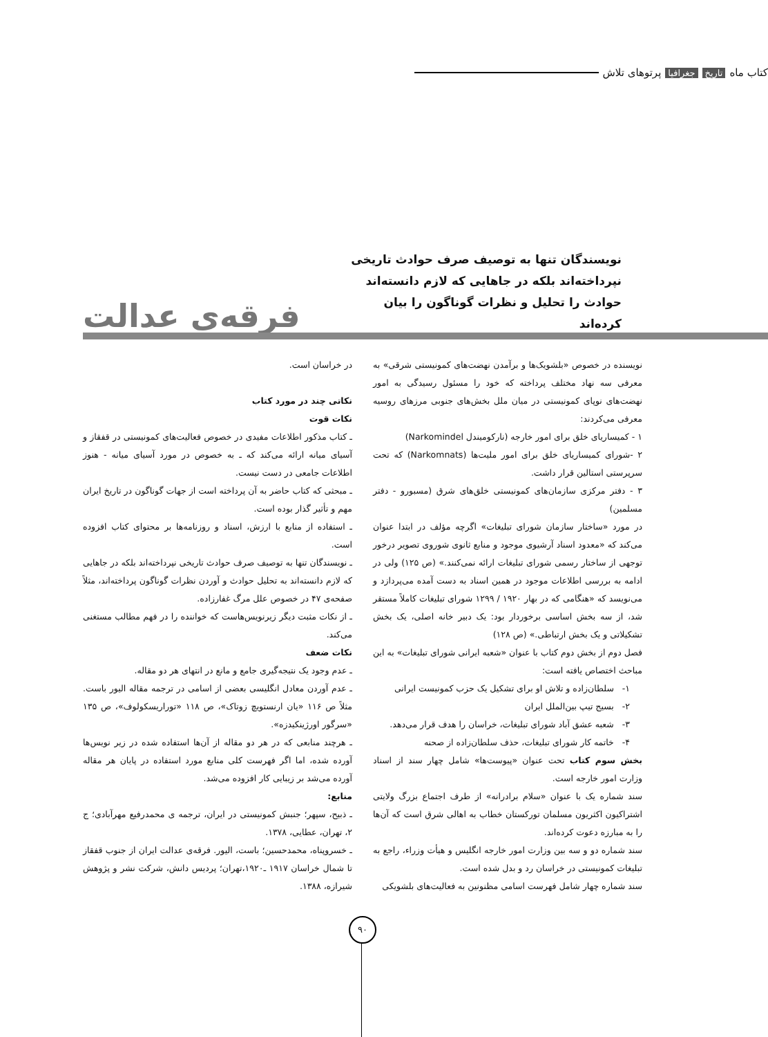کتاب ماه تاریخ جغرافیا پرتوهای تلاش
نویسندگان تنها به توصیف صرف حوادث تاریخی نپرداخته‌اند بلکه در جاهایی که لازم دانسته‌اند حوادث را تحلیل و نظرات گوناگون را بیان کرده‌اند
فرقه‌ی عدالت
نویسنده در خصوص «بلشویک‌ها و برآمدن نهضت‌های کمونیستی شرقی» به معرفی سه نهاد مختلف پرداخته که خود را مسئول رسیدگی به امور نهضت‌های نوپای کمونیستی در میان ملل بخش‌های جنوبی مرزهای روسیه معرفی می‌کردند:
۱ - کمیساریای خلق برای امور خارجه (نارکومیندل Narkomindel)
۲ -شورای کمیساریای خلق برای امور ملیت‌ها (Narkomnats) که تحت سرپرستی استالین قرار داشت.
۳ - دفتر مرکزی سازمان‌های کمونیستی خلق‌های شرق (مسبورو - دفتر مسلمین)
در مورد «ساختار سازمان شورای تبلیغات» اگرچه مؤلف در ابتدا عنوان می‌کند که «معدود اسناد آرشیوی موجود و منابع ثانوی شوروی تصویر درخور توجهی از ساختار رسمی شورای تبلیغات ارائه نمی‌کنند.» (ص ۱۲۵) ولی در ادامه به بررسی اطلاعات موجود در همین اسناد به دست آمده می‌پردازد و می‌نویسد که «هنگامی که در بهار ۱۹۲۰ / ۱۲۹۹ شورای تبلیغات کاملاً مستقر شد، از سه بخش اساسی برخوردار بود: یک دبیر خانه اصلی، یک بخش تشکیلاتی و یک بخش ارتباطی.» (ص ۱۲۸)
فصل دوم از بخش دوم کتاب با عنوان «شعبه ایرانی شورای تبلیغات» به این مباحث اختصاص یافته است:
۱- سلطان‌زاده و تلاش او برای تشکیل یک حزب کمونیست ایرانی
۲- بسیج تیپ بین‌الملل ایران
۳- شعبه عشق آباد شورای تبلیغات، خراسان را هدف قرار می‌دهد.
۴- خاتمه کار شورای تبلیغات، حذف سلطان‌زاده از صحنه
بخش سوم کتاب تحت عنوان «پیوست‌ها» شامل چهار سند از اسناد وزارت امور خارجه است.
سند شماره یک با عنوان «سلام برادرانه» از طرف اجتماع بزرگ ولایتی اشتراکیون اکثریون مسلمان تورکستان خطاب به اهالی شرق است که آن‌ها را به مبارزه دعوت کرده‌اند.
سند شماره دو و سه بین وزارت امور خارجه انگلیس و هیأت وزراء، راجع به تبلیغات کمونیستی در خراسان رد و بدل شده است.
سند شماره چهار شامل فهرست اسامی مظنونین به فعالیت‌های بلشویکی
در خراسان است.
نکاتی چند در مورد کتاب
نکات قوت
ـ کتاب مذکور اطلاعات مفیدی در خصوص فعالیت‌های کمونیستی در قفقاز و آسیای میانه ارائه می‌کند که ـ به خصوص در مورد آسیای میانه - هنوز اطلاعات جامعی در دست نیست.
ـ مبحثی که کتاب حاضر به آن پرداخته است از جهات گوناگون در تاریخ ایران مهم و تأثیر گذار بوده است.
ـ استفاده از منابع با ارزش، اسناد و روزنامه‌ها بر محتوای کتاب افزوده است.
ـ نویسندگان تنها به توصیف صرف حوادث تاریخی نپرداخته‌اند بلکه در جاهایی که لازم دانسته‌اند به تحلیل حوادث و آوردن نظرات گوناگون پرداخته‌اند، مثلاً صفحه‌ی ۴۷ در خصوص علل مرگ غفارزاده.
ـ از نکات مثبت دیگر زیرنویس‌هاست که خواننده را در فهم مطالب مستغنی می‌کند.
نکات ضعف
ـ عدم وجود یک نتیجه‌گیری جامع و مانع در انتهای هر دو مقاله.
ـ عدم آوردن معادل انگلیسی بعضی از اسامی در ترجمه مقاله الیور باست. مثلاً ص ۱۱۶ «یان ارنستویچ زوتاک»، ص ۱۱۸ «توراریسکولوف»، ص ۱۳۵ «سرگور اورژینکیدزه».
ـ هرچند منابعی که در هر دو مقاله از آن‌ها استفاده شده در زیر نویس‌ها آورده شده، اما اگر فهرست کلی منابع مورد استفاده در پایان هر مقاله آورده می‌شد بر زیبایی کار افزوده می‌شد.
منابع:
ـ ذبیح، سپهر؛ جنبش کمونیستی در ایران، ترجمه ی محمدرفیع مهرآبادی؛ ج ۲، تهران، عطایی، ۱۳۷۸.
ـ خسروپناه، محمدحسین؛ باست، الیور. فرقه‌ی عدالت ایران از جنوب قفقاز تا شمال خراسان ۱۹۱۷ ـ۱۹۲۰،تهران؛ پردیس دانش، شرکت نشر و پژوهش شیرازه، ۱۳۸۸.
۹۰